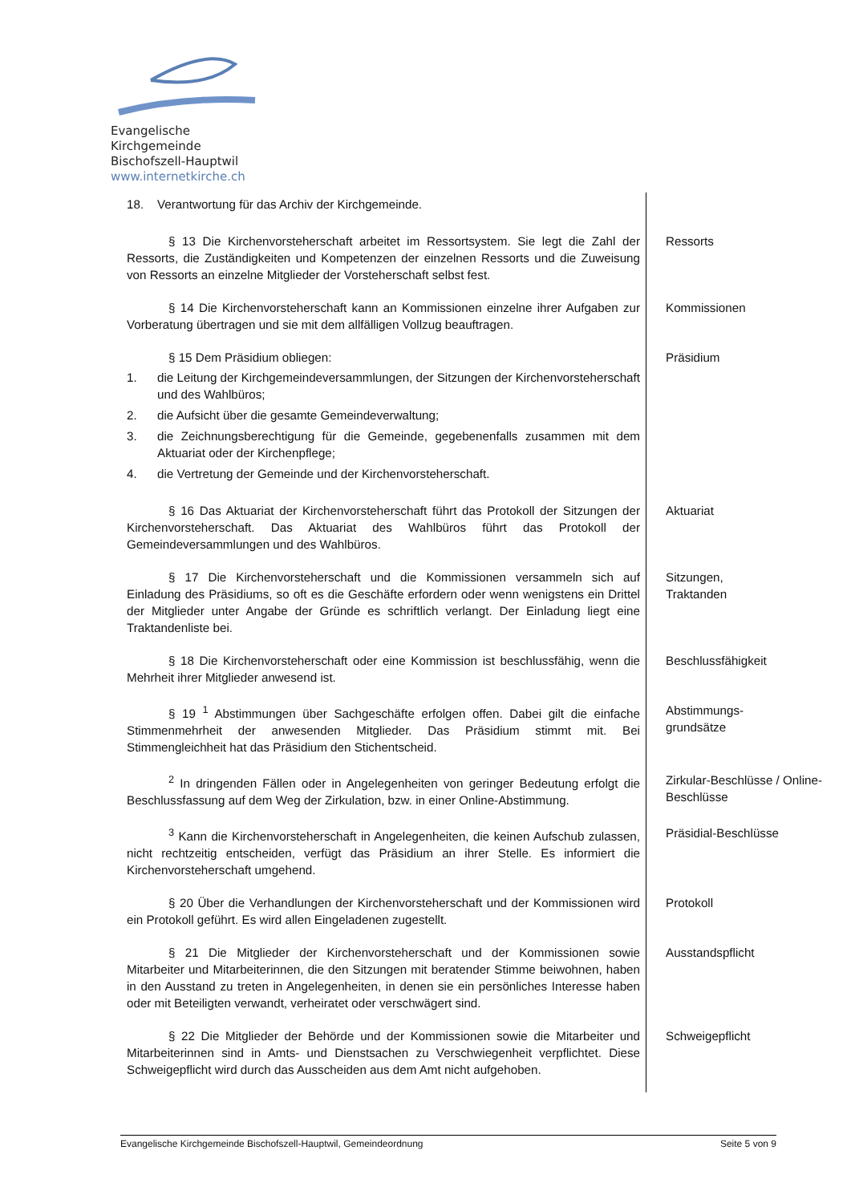Evangelische Kirchgemeinde
Bischofszell-Hauptwil
www.internetkirche.ch
18. Verantwortung für das Archiv der Kirchgemeinde.
§ 13 Die Kirchenvorsteherschaft arbeitet im Ressortsystem. Sie legt die Zahl der Ressorts, die Zuständigkeiten und Kompetenzen der einzelnen Ressorts und die Zuweisung von Ressorts an einzelne Mitglieder der Vorsteherschaft selbst fest.
Ressorts
§ 14 Die Kirchenvorsteherschaft kann an Kommissionen einzelne ihrer Aufgaben zur Vorberatung übertragen und sie mit dem allfälligen Vollzug beauftragen.
Kommissionen
§ 15 Dem Präsidium obliegen:
1. die Leitung der Kirchgemeindeversammlungen, der Sitzungen der Kirchenvorsteherschaft und des Wahlbüros;
2. die Aufsicht über die gesamte Gemeindeverwaltung;
3. die Zeichnungsberechtigung für die Gemeinde, gegebenenfalls zusammen mit dem Aktuariat oder der Kirchenpflege;
4. die Vertretung der Gemeinde und der Kirchenvorsteherschaft.
Präsidium
§ 16 Das Aktuariat der Kirchenvorsteherschaft führt das Protokoll der Sitzungen der Kirchenvorsteherschaft. Das Aktuariat des Wahlbüros führt das Protokoll der Gemeindeversammlungen und des Wahlbüros.
Aktuariat
§ 17 Die Kirchenvorsteherschaft und die Kommissionen versammeln sich auf Einladung des Präsidiums, so oft es die Geschäfte erfordern oder wenn wenigstens ein Drittel der Mitglieder unter Angabe der Gründe es schriftlich verlangt. Der Einladung liegt eine Traktandenliste bei.
Sitzungen,
Traktanden
§ 18 Die Kirchenvorsteherschaft oder eine Kommission ist beschlussfähig, wenn die Mehrheit ihrer Mitglieder anwesend ist.
Beschlussfähigkeit
§ 19 <sup>1</sup> Abstimmungen über Sachgeschäfte erfolgen offen. Dabei gilt die einfache Stimmenmehrheit der anwesenden Mitglieder. Das Präsidium stimmt mit. Bei Stimmengleichheit hat das Präsidium den Stichentscheid.
Abstimmungs-
grundsätze
<sup>2</sup> In dringenden Fällen oder in Angelegenheiten von geringer Bedeutung erfolgt die Beschlussfassung auf dem Weg der Zirkulation, bzw. in einer Online-Abstimmung.
Zirkular-Beschlüsse / Online-Beschlüsse
<sup>3</sup> Kann die Kirchenvorsteherschaft in Angelegenheiten, die keinen Aufschub zulassen, nicht rechtzeitig entscheiden, verfügt das Präsidium an ihrer Stelle. Es informiert die Kirchenvorsteherschaft umgehend.
Präsidial-Beschlüsse
§ 20 Über die Verhandlungen der Kirchenvorsteherschaft und der Kommissionen wird ein Protokoll geführt. Es wird allen Eingeladenen zugestellt.
Protokoll
§ 21 Die Mitglieder der Kirchenvorsteherschaft und der Kommissionen sowie Mitarbeiter und Mitarbeiterinnen, die den Sitzungen mit beratender Stimme beiwohnen, haben in den Ausstand zu treten in Angelegenheiten, in denen sie ein persönliches Interesse haben oder mit Beteiligten verwandt, verheiratet oder verschwägert sind.
Ausstandspflicht
§ 22 Die Mitglieder der Behörde und der Kommissionen sowie die Mitarbeiter und Mitarbeiterinnen sind in Amts- und Dienstsachen zu Verschwiegenheit verpflichtet. Diese Schweigepflicht wird durch das Ausscheiden aus dem Amt nicht aufgehoben.
Schweigepflicht
Evangelische Kirchgemeinde Bischofszell-Hauptwil, Gemeindeordnung Seite 5 von 9